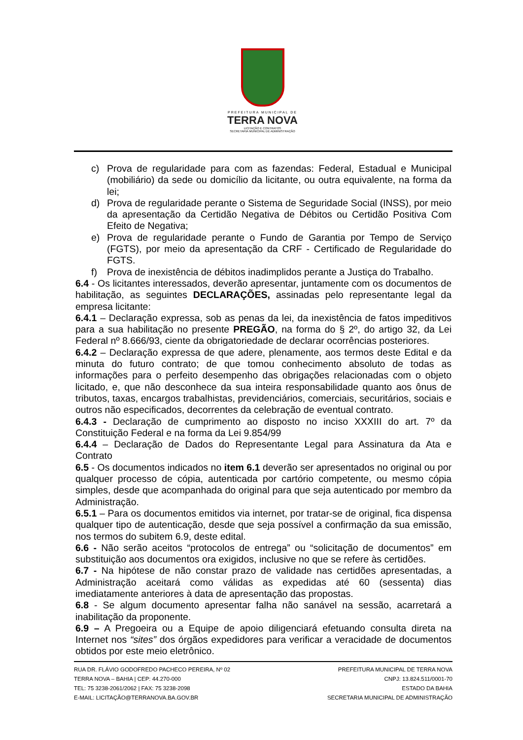PREFEITURA MUNICIPAL DE
TERRA NOVA
LICITAÇÃO E CONTRATOS
SECRETARIA MUNICIPAL DE ADMINISTRAÇÃO
c) Prova de regularidade para com as fazendas: Federal, Estadual e Municipal (mobiliário) da sede ou domicílio da licitante, ou outra equivalente, na forma da lei;
d) Prova de regularidade perante o Sistema de Seguridade Social (INSS), por meio da apresentação da Certidão Negativa de Débitos ou Certidão Positiva Com Efeito de Negativa;
e) Prova de regularidade perante o Fundo de Garantia por Tempo de Serviço (FGTS), por meio da apresentação da CRF - Certificado de Regularidade do FGTS.
f) Prova de inexistência de débitos inadimplidos perante a Justiça do Trabalho.
6.4 - Os licitantes interessados, deverão apresentar, juntamente com os documentos de habilitação, as seguintes DECLARAÇÕES, assinadas pelo representante legal da empresa licitante:
6.4.1 – Declaração expressa, sob as penas da lei, da inexistência de fatos impeditivos para a sua habilitação no presente PREGÃO, na forma do § 2º, do artigo 32, da Lei Federal nº 8.666/93, ciente da obrigatoriedade de declarar ocorrências posteriores.
6.4.2 – Declaração expressa de que adere, plenamente, aos termos deste Edital e da minuta do futuro contrato; de que tomou conhecimento absoluto de todas as informações para o perfeito desempenho das obrigações relacionadas com o objeto licitado, e, que não desconhece da sua inteira responsabilidade quanto aos ônus de tributos, taxas, encargos trabalhistas, previdenciários, comerciais, securitários, sociais e outros não especificados, decorrentes da celebração de eventual contrato.
6.4.3 - Declaração de cumprimento ao disposto no inciso XXXIII do art. 7º da Constituição Federal e na forma da Lei 9.854/99
6.4.4 – Declaração de Dados do Representante Legal para Assinatura da Ata e Contrato
6.5 - Os documentos indicados no item 6.1 deverão ser apresentados no original ou por qualquer processo de cópia, autenticada por cartório competente, ou mesmo cópia simples, desde que acompanhada do original para que seja autenticado por membro da Administração.
6.5.1 – Para os documentos emitidos via internet, por tratar-se de original, fica dispensa qualquer tipo de autenticação, desde que seja possível a confirmação da sua emissão, nos termos do subitem 6.9, deste edital.
6.6 - Não serão aceitos “protocolos de entrega” ou “solicitação de documentos” em substituição aos documentos ora exigidos, inclusive no que se refere às certidões.
6.7 - Na hipótese de não constar prazo de validade nas certidões apresentadas, a Administração aceitará como válidas as expedidas até 60 (sessenta) dias imediatamente anteriores à data de apresentação das propostas.
6.8 - Se algum documento apresentar falha não sanável na sessão, acarretará a inabilitação da proponente.
6.9 – A Pregoeira ou a Equipe de apoio diligenciará efetuando consulta direta na Internet nos “sites” dos órgãos expedidores para verificar a veracidade de documentos obtidos por este meio eletrônico.
RUA DR. FLÁVIO GODOFREDO PACHECO PEREIRA, Nº 02
TERRA NOVA – BAHIA | CEP: 44.270-000
TEL: 75 3238-2061/2062 | FAX: 75 3238-2098
E-MAIL: LICITAÇÃO@TERRANOVA.BA.GOV.BR
PREFEITURA MUNICIPAL DE TERRA NOVA
CNPJ: 13.824.511/0001-70
ESTADO DA BAHIA
SECRETARIA MUNICIPAL DE ADMINISTRAÇÃO